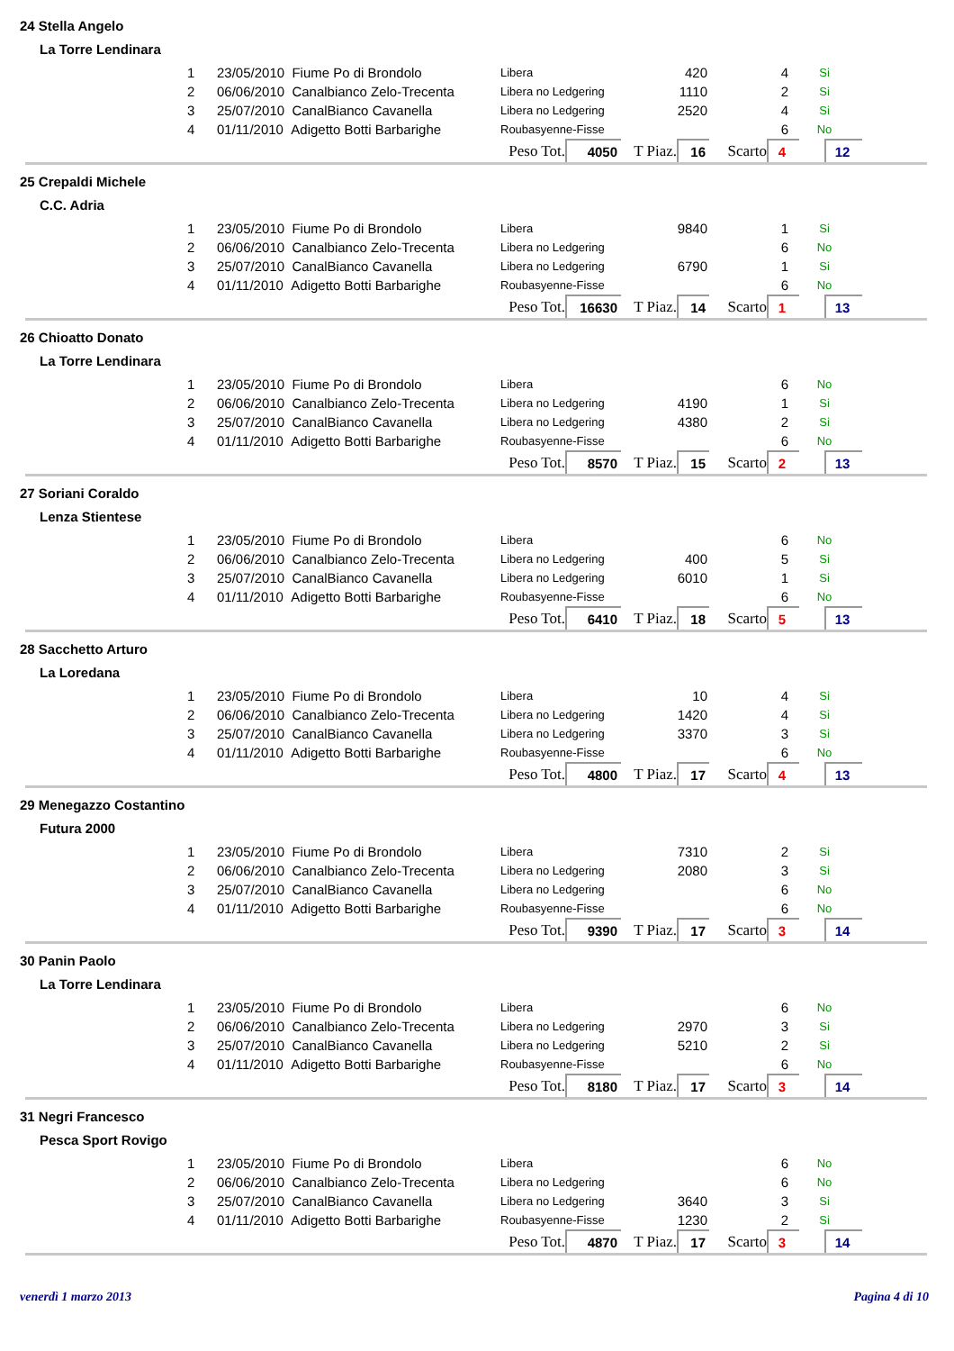24 Stella Angelo
La Torre Lendinara
| 1 | 23/05/2010 Fiume Po di Brondolo | Libera | 420 | 4 | Si |
| 2 | 06/06/2010 Canalbianco Zelo-Trecenta | Libera no Ledgering | 1110 | 2 | Si |
| 3 | 25/07/2010 CanalBianco Cavanella | Libera no Ledgering | 2520 | 4 | Si |
| 4 | 01/11/2010 Adigetto Botti Barbarighe | Roubasyenne-Fisse | | 6 | No |
| Peso Tot. | 4050 | T Piaz. | 16 | Scarto | 4 | | 12 | |
25 Crepaldi Michele
C.C. Adria
| 1 | 23/05/2010 Fiume Po di Brondolo | Libera | 9840 | 1 | Si |
| 2 | 06/06/2010 Canalbianco Zelo-Trecenta | Libera no Ledgering | | 6 | No |
| 3 | 25/07/2010 CanalBianco Cavanella | Libera no Ledgering | 6790 | 1 | Si |
| 4 | 01/11/2010 Adigetto Botti Barbarighe | Roubasyenne-Fisse | | 6 | No |
| Peso Tot. | 16630 | T Piaz. | 14 | Scarto | 1 | | 13 | |
26 Chioatto Donato
La Torre Lendinara
| 1 | 23/05/2010 Fiume Po di Brondolo | Libera | | 6 | No |
| 2 | 06/06/2010 Canalbianco Zelo-Trecenta | Libera no Ledgering | 4190 | 1 | Si |
| 3 | 25/07/2010 CanalBianco Cavanella | Libera no Ledgering | 4380 | 2 | Si |
| 4 | 01/11/2010 Adigetto Botti Barbarighe | Roubasyenne-Fisse | | 6 | No |
| Peso Tot. | 8570 | T Piaz. | 15 | Scarto | 2 | | 13 | |
27 Soriani Coraldo
Lenza Stientese
| 1 | 23/05/2010 Fiume Po di Brondolo | Libera | | 6 | No |
| 2 | 06/06/2010 Canalbianco Zelo-Trecenta | Libera no Ledgering | 400 | 5 | Si |
| 3 | 25/07/2010 CanalBianco Cavanella | Libera no Ledgering | 6010 | 1 | Si |
| 4 | 01/11/2010 Adigetto Botti Barbarighe | Roubasyenne-Fisse | | 6 | No |
| Peso Tot. | 6410 | T Piaz. | 18 | Scarto | 5 | | 13 | |
28 Sacchetto Arturo
La Loredana
| 1 | 23/05/2010 Fiume Po di Brondolo | Libera | 10 | 4 | Si |
| 2 | 06/06/2010 Canalbianco Zelo-Trecenta | Libera no Ledgering | 1420 | 4 | Si |
| 3 | 25/07/2010 CanalBianco Cavanella | Libera no Ledgering | 3370 | 3 | Si |
| 4 | 01/11/2010 Adigetto Botti Barbarighe | Roubasyenne-Fisse | | 6 | No |
| Peso Tot. | 4800 | T Piaz. | 17 | Scarto | 4 | | 13 | |
29 Menegazzo Costantino
Futura 2000
| 1 | 23/05/2010 Fiume Po di Brondolo | Libera | 7310 | 2 | Si |
| 2 | 06/06/2010 Canalbianco Zelo-Trecenta | Libera no Ledgering | 2080 | 3 | Si |
| 3 | 25/07/2010 CanalBianco Cavanella | Libera no Ledgering | | 6 | No |
| 4 | 01/11/2010 Adigetto Botti Barbarighe | Roubasyenne-Fisse | | 6 | No |
| Peso Tot. | 9390 | T Piaz. | 17 | Scarto | 3 | | 14 | |
30 Panin Paolo
La Torre Lendinara
| 1 | 23/05/2010 Fiume Po di Brondolo | Libera | | 6 | No |
| 2 | 06/06/2010 Canalbianco Zelo-Trecenta | Libera no Ledgering | 2970 | 3 | Si |
| 3 | 25/07/2010 CanalBianco Cavanella | Libera no Ledgering | 5210 | 2 | Si |
| 4 | 01/11/2010 Adigetto Botti Barbarighe | Roubasyenne-Fisse | | 6 | No |
| Peso Tot. | 8180 | T Piaz. | 17 | Scarto | 3 | | 14 | |
31 Negri Francesco
Pesca Sport Rovigo
| 1 | 23/05/2010 Fiume Po di Brondolo | Libera | | 6 | No |
| 2 | 06/06/2010 Canalbianco Zelo-Trecenta | Libera no Ledgering | | 6 | No |
| 3 | 25/07/2010 CanalBianco Cavanella | Libera no Ledgering | 3640 | 3 | Si |
| 4 | 01/11/2010 Adigetto Botti Barbarighe | Roubasyenne-Fisse | 1230 | 2 | Si |
| Peso Tot. | 4870 | T Piaz. | 17 | Scarto | 3 | | 14 | |
venerdì 1 marzo 2013 Pagina 4 di 10